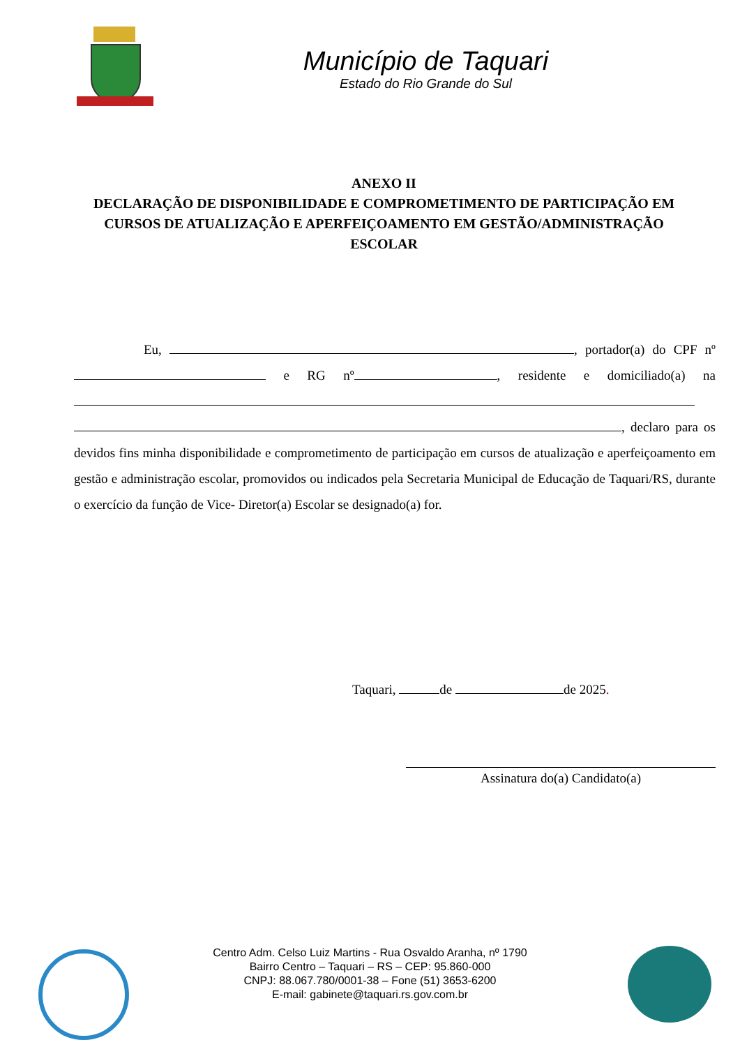Município de Taquari
Estado do Rio Grande do Sul
ANEXO II
DECLARAÇÃO DE DISPONIBILIDADE E COMPROMETIMENTO DE PARTICIPAÇÃO EM CURSOS DE ATUALIZAÇÃO E APERFEIÇOAMENTO EM GESTÃO/ADMINISTRAÇÃO ESCOLAR
Eu, , portador(a) do CPF nº e RG nº , residente e domiciliado(a) na , declaro para os devidos fins minha disponibilidade e comprometimento de participação em cursos de atualização e aperfeiçoamento em gestão e administração escolar, promovidos ou indicados pela Secretaria Municipal de Educação de Taquari/RS, durante o exercício da função de Vice- Diretor(a) Escolar se designado(a) for.
Taquari, de de 2025.
Assinatura do(a) Candidato(a)
Centro Adm. Celso Luiz Martins - Rua Osvaldo Aranha, nº 1790
Bairro Centro – Taquari – RS – CEP: 95.860-000
CNPJ: 88.067.780/0001-38 – Fone (51) 3653-6200
E-mail: gabinete@taquari.rs.gov.com.br